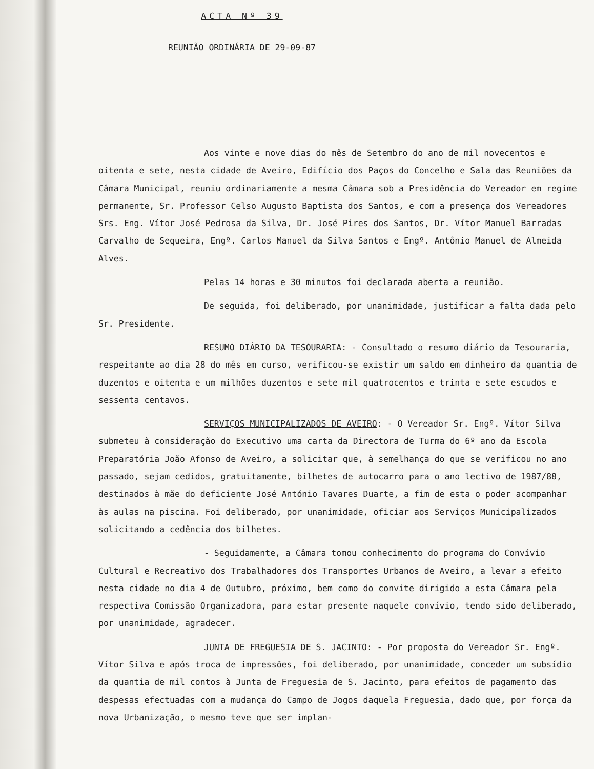ACTA Nº 39
REUNIÃO ORDINÁRIA DE 29-09-87
Aos vinte e nove dias do mês de Setembro do ano de mil novecentos e oitenta e sete, nesta cidade de Aveiro, Edifício dos Paços do Concelho e Sala das Reuniões da Câmara Municipal, reuniu ordinariamente a mesma Câmara sob a Presidência do Vereador em regime permanente, Sr. Professor Celso Augusto Baptista dos Santos, e com a presença dos Vereadores Srs. Eng. Vítor José Pedrosa da Silva, Dr. José Pires dos Santos, Dr. Vítor Manuel Barradas Carvalho de Sequeira, Engº. Carlos Manuel da Silva Santos e Engº. Antônio Manuel de Almeida Alves.
Pelas 14 horas e 30 minutos foi declarada aberta a reunião.
De seguida, foi deliberado, por unanimidade, justificar a falta dada pelo Sr. Presidente.
RESUMO DIÁRIO DA TESOURARIA: - Consultado o resumo diário da Tesouraria, respeitante ao dia 28 do mês em curso, verificou-se existir um saldo em dinheiro da quantia de duzentos e oitenta e um milhões duzentos e sete mil quatrocentos e trinta e sete escudos e sessenta centavos.
SERVIÇOS MUNICIPALIZADOS DE AVEIRO: - O Vereador Sr. Engº. Vítor Silva submeteu à consideração do Executivo uma carta da Directora de Turma do 6º ano da Escola Preparatória João Afonso de Aveiro, a solicitar que, à semelhança do que se verificou no ano passado, sejam cedidos, gratuitamente, bilhetes de autocarro para o ano lectivo de 1987/88, destinados à mãe do deficiente José António Tavares Duarte, a fim de esta o poder acompanhar às aulas na piscina. Foi deliberado, por unanimidade, oficiar aos Serviços Municipalizados solicitando a cedência dos bilhetes.
- Seguidamente, a Câmara tomou conhecimento do programa do Convívio Cultural e Recreativo dos Trabalhadores dos Transportes Urbanos de Aveiro, a levar a efeito nesta cidade no dia 4 de Outubro, próximo, bem como do convite dirigido a esta Câmara pela respectiva Comissão Organizadora, para estar presente naquele convívio, tendo sido deliberado, por unanimidade, agradecer.
JUNTA DE FREGUESIA DE S. JACINTO: - Por proposta do Vereador Sr. Engº. Vítor Silva e após troca de impressões, foi deliberado, por unanimidade, conceder um subsídio da quantia de mil contos à Junta de Freguesia de S. Jacinto, para efeitos de pagamento das despesas efectuadas com a mudança do Campo de Jogos daquela Freguesia, dado que, por força da nova Urbanização, o mesmo teve que ser implan-